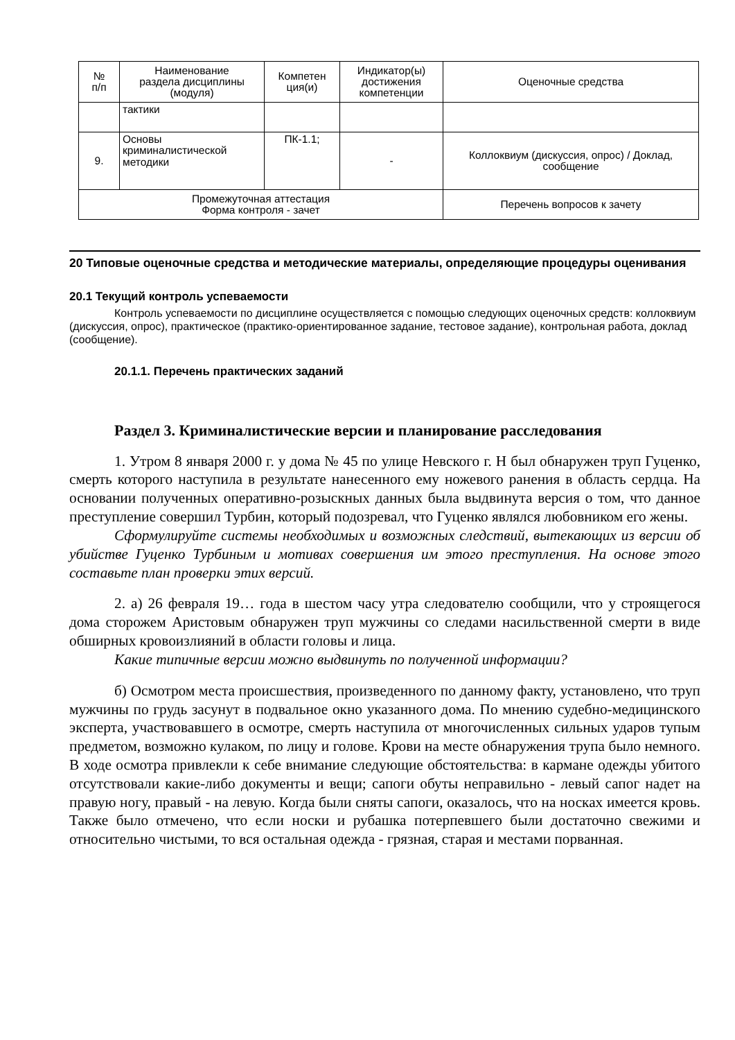| № п/п | Наименование раздела дисциплины (модуля) | Компетен ция(и) | Индикатор(ы) достижения компетенции | Оценочные средства |
| --- | --- | --- | --- | --- |
| | тактики | | | |
| 9. | Основы криминалистической методики | ПК-1.1; | - | Коллоквиум (дискуссия, опрос) / Доклад, сообщение |
| Промежуточная аттестация Форма контроля - зачет | | | | Перечень вопросов к зачету |
20 Типовые оценочные средства и методические материалы, определяющие процедуры оценивания
20.1 Текущий контроль успеваемости
Контроль успеваемости по дисциплине осуществляется с помощью следующих оценочных средств: коллоквиум (дискуссия, опрос), практическое (практико-ориентированное задание, тестовое задание), контрольная работа, доклад (сообщение).
20.1.1. Перечень практических заданий
Раздел 3. Криминалистические версии и планирование расследования
1. Утром 8 января 2000 г. у дома № 45 по улице Невского г. Н был обнаружен труп Гуценко, смерть которого наступила в результате нанесенного ему ножевого ранения в область сердца. На основании полученных оперативно-розыскных данных была выдвинута версия о том, что данное преступление совершил Турбин, который подозревал, что Гуценко являлся любовником его жены.
Сформулируйте системы необходимых и возможных следствий, вытекающих из версии об убийстве Гуценко Турбиным и мотивах совершения им этого преступления. На основе этого составьте план проверки этих версий.
2. а) 26 февраля 19… года в шестом часу утра следователю сообщили, что у строящегося дома сторожем Аристовым обнаружен труп мужчины со следами насильственной смерти в виде обширных кровоизлияний в области головы и лица.
Какие типичные версии можно выдвинуть по полученной информации?
б) Осмотром места происшествия, произведенного по данному факту, установлено, что труп мужчины по грудь засунут в подвальное окно указанного дома. По мнению судебно-медицинского эксперта, участвовавшего в осмотре, смерть наступила от многочисленных сильных ударов тупым предметом, возможно кулаком, по лицу и голове. Крови на месте обнаружения трупа было немного. В ходе осмотра привлекли к себе внимание следующие обстоятельства: в кармане одежды убитого отсутствовали какие-либо документы и вещи; сапоги обуты неправильно - левый сапог надет на правую ногу, правый - на левую. Когда были сняты сапоги, оказалось, что на носках имеется кровь. Также было отмечено, что если носки и рубашка потерпевшего были достаточно свежими и относительно чистыми, то вся остальная одежда - грязная, старая и местами порванная.